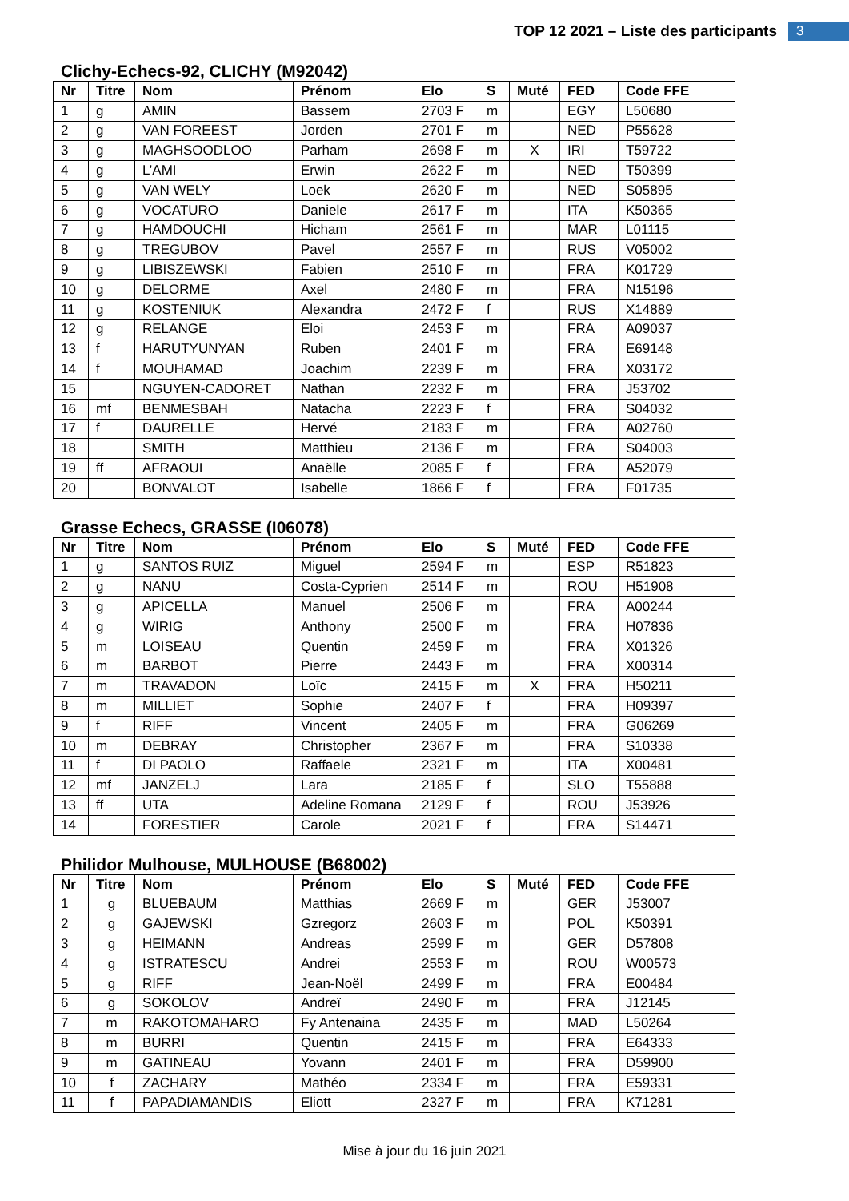TOP 12 2021 – Liste des participants
3
Clichy-Echecs-92, CLICHY (M92042)
| Nr | Titre | Nom | Prénom | Elo | S | Muté | FED | Code FFE |
| --- | --- | --- | --- | --- | --- | --- | --- | --- |
| 1 | g | AMIN | Bassem | 2703 F | m | | EGY | L50680 |
| 2 | g | VAN FOREEST | Jorden | 2701 F | m | | NED | P55628 |
| 3 | g | MAGHSOODLOO | Parham | 2698 F | m | X | IRI | T59722 |
| 4 | g | L’AMI | Erwin | 2622 F | m | | NED | T50399 |
| 5 | g | VAN WELY | Loek | 2620 F | m | | NED | S05895 |
| 6 | g | VOCATURO | Daniele | 2617 F | m | | ITA | K50365 |
| 7 | g | HAMDOUCHI | Hicham | 2561 F | m | | MAR | L01115 |
| 8 | g | TREGUBOV | Pavel | 2557 F | m | | RUS | V05002 |
| 9 | g | LIBISZEWSKI | Fabien | 2510 F | m | | FRA | K01729 |
| 10 | g | DELORME | Axel | 2480 F | m | | FRA | N15196 |
| 11 | g | KOSTENIUK | Alexandra | 2472 F | f | | RUS | X14889 |
| 12 | g | RELANGE | Eloi | 2453 F | m | | FRA | A09037 |
| 13 | f | HARUTYUNYAN | Ruben | 2401 F | m | | FRA | E69148 |
| 14 | f | MOUHAMAD | Joachim | 2239 F | m | | FRA | X03172 |
| 15 | | NGUYEN-CADORET | Nathan | 2232 F | m | | FRA | J53702 |
| 16 | mf | BENMESBAH | Natacha | 2223 F | f | | FRA | S04032 |
| 17 | f | DAURELLE | Hervé | 2183 F | m | | FRA | A02760 |
| 18 | | SMITH | Matthieu | 2136 F | m | | FRA | S04003 |
| 19 | ff | AFRAOUI | Anaëlle | 2085 F | f | | FRA | A52079 |
| 20 | | BONVALOT | Isabelle | 1866 F | f | | FRA | F01735 |
Grasse Echecs, GRASSE (I06078)
| Nr | Titre | Nom | Prénom | Elo | S | Muté | FED | Code FFE |
| --- | --- | --- | --- | --- | --- | --- | --- | --- |
| 1 | g | SANTOS RUIZ | Miguel | 2594 F | m | | ESP | R51823 |
| 2 | g | NANU | Costa-Cyprien | 2514 F | m | | ROU | H51908 |
| 3 | g | APICELLA | Manuel | 2506 F | m | | FRA | A00244 |
| 4 | g | WIRIG | Anthony | 2500 F | m | | FRA | H07836 |
| 5 | m | LOISEAU | Quentin | 2459 F | m | | FRA | X01326 |
| 6 | m | BARBOT | Pierre | 2443 F | m | | FRA | X00314 |
| 7 | m | TRAVADON | Loïc | 2415 F | m | X | FRA | H50211 |
| 8 | m | MILLIET | Sophie | 2407 F | f | | FRA | H09397 |
| 9 | f | RIFF | Vincent | 2405 F | m | | FRA | G06269 |
| 10 | m | DEBRAY | Christopher | 2367 F | m | | FRA | S10338 |
| 11 | f | DI PAOLO | Raffaele | 2321 F | m | | ITA | X00481 |
| 12 | mf | JANZELJ | Lara | 2185 F | f | | SLO | T55888 |
| 13 | ff | UTA | Adeline Romana | 2129 F | f | | ROU | J53926 |
| 14 | | FORESTIER | Carole | 2021 F | f | | FRA | S14471 |
Philidor Mulhouse, MULHOUSE (B68002)
| Nr | Titre | Nom | Prénom | Elo | S | Muté | FED | Code FFE |
| --- | --- | --- | --- | --- | --- | --- | --- | --- |
| 1 | g | BLUEBAUM | Matthias | 2669 F | m | | GER | J53007 |
| 2 | g | GAJEWSKI | Gzregorz | 2603 F | m | | POL | K50391 |
| 3 | g | HEIMANN | Andreas | 2599 F | m | | GER | D57808 |
| 4 | g | ISTRATESCU | Andrei | 2553 F | m | | ROU | W00573 |
| 5 | g | RIFF | Jean-Noël | 2499 F | m | | FRA | E00484 |
| 6 | g | SOKOLOV | Andreï | 2490 F | m | | FRA | J12145 |
| 7 | m | RAKOTOMAHARO | Fy Antenaina | 2435 F | m | | MAD | L50264 |
| 8 | m | BURRI | Quentin | 2415 F | m | | FRA | E64333 |
| 9 | m | GATINEAU | Yovann | 2401 F | m | | FRA | D59900 |
| 10 | f | ZACHARY | Mathéo | 2334 F | m | | FRA | E59331 |
| 11 | f | PAPADIAMANDIS | Eliott | 2327 F | m | | FRA | K71281 |
Mise à jour du 16 juin 2021